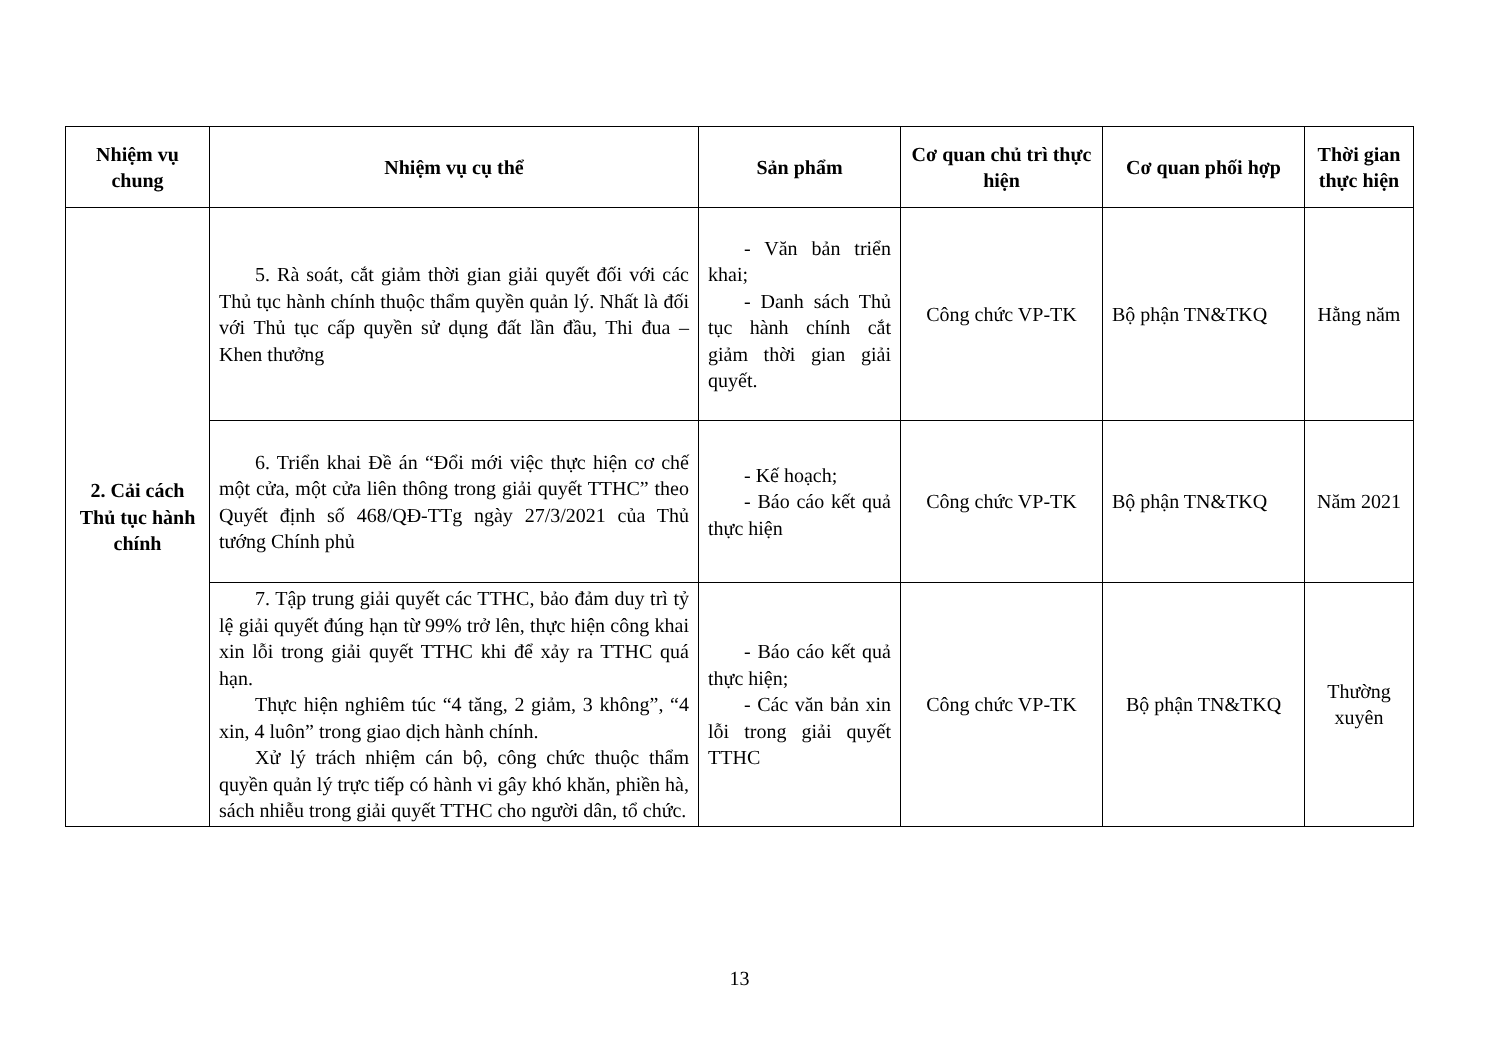| Nhiệm vụ chung | Nhiệm vụ cụ thể | Sản phẩm | Cơ quan chủ trì thực hiện | Cơ quan phối hợp | Thời gian thực hiện |
| --- | --- | --- | --- | --- | --- |
| 2. Cải cách Thủ tục hành chính | 5. Rà soát, cắt giảm thời gian giải quyết đối với các Thủ tục hành chính thuộc thẩm quyền quản lý. Nhất là đối với Thủ tục cấp quyền sử dụng đất lần đầu, Thi đua – Khen thưởng | - Văn bản triển khai; - Danh sách Thủ tục hành chính cắt giảm thời gian giải quyết. | Công chức VP-TK | Bộ phận TN&TKQ | Hằng năm |
| | 6. Triển khai Đề án “Đổi mới việc thực hiện cơ chế một cửa, một cửa liên thông trong giải quyết TTHC” theo Quyết định số 468/QĐ-TTg ngày 27/3/2021 của Thủ tướng Chính phủ | - Kế hoạch; - Báo cáo kết quả thực hiện | Công chức VP-TK | Bộ phận TN&TKQ | Năm 2021 |
| | 7. Tập trung giải quyết các TTHC, bảo đảm duy trì tỷ lệ giải quyết đúng hạn từ 99% trở lên, thực hiện công khai xin lỗi trong giải quyết TTHC khi để xảy ra TTHC quá hạn. Thực hiện nghiêm túc “4 tăng, 2 giảm, 3 không”, “4 xin, 4 luôn” trong giao dịch hành chính. Xử lý trách nhiệm cán bộ, công chức thuộc thẩm quyền quản lý trực tiếp có hành vi gây khó khăn, phiền hà, sách nhiễu trong giải quyết TTHC cho người dân, tổ chức. | - Báo cáo kết quả thực hiện; - Các văn bản xin lỗi trong giải quyết TTHC | Công chức VP-TK | Bộ phận TN&TKQ | Thường xuyên |
13